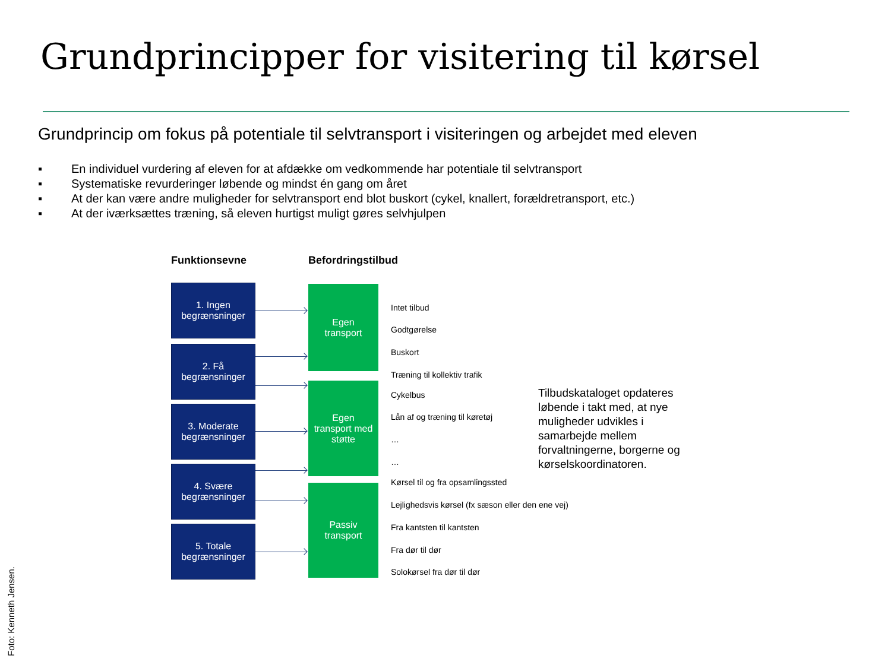Grundprincipper for visitering til kørsel
Grundprincip om fokus på potentiale til selvtransport i visiteringen og arbejdet med eleven
▪ En individuel vurdering af eleven for at afdække om vedkommende har potentiale til selvtransport
▪ Systematiske revurderinger løbende og mindst én gang om året
▪ At der kan være andre muligheder for selvtransport end blot buskort (cykel, knallert, forældretransport, etc.)
▪ At der iværksættes træning, så eleven hurtigst muligt gøres selvhjulpen
Funktionsevne Befordringstilbud
1. Ingen
begrænsninger
2. Få
begrænsninger
3. Moderate
begrænsninger
4. Svære
begrænsninger
5. Totale
begrænsninger
Egen
transport
Egen
transport med
støtte
Passiv
transport
Intet tilbud
Godtgørelse
Buskort
Træning til kollektiv trafik
Cykelbus
Lån af og træning til køretøj
…
…
Kørsel til og fra opsamlingssted
Lejlighedsvis kørsel (fx sæson eller den ene vej)
Fra kantsten til kantsten
Fra dør til dør
Solokørsel fra dør til dør
Tilbudskataloget opdateres løbende i takt med, at nye muligheder udvikles i samarbejde mellem forvaltningerne, borgerne og kørselskoordinatoren.
Foto: Kenneth Jensen.